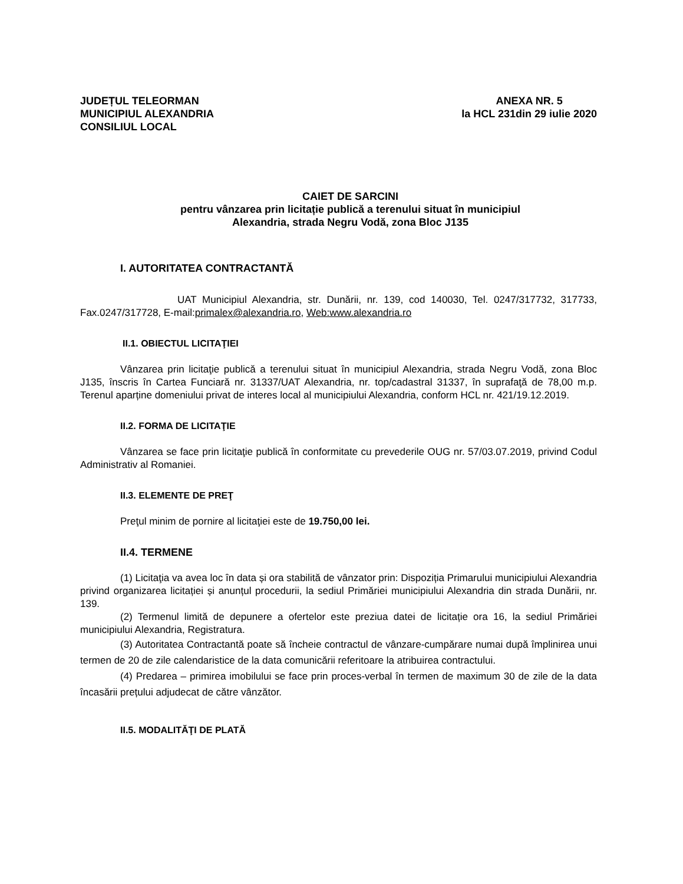JUDEȚUL TELEORMAN
MUNICIPIUL ALEXANDRIA
CONSILIUL LOCAL
ANEXA NR. 5
la HCL 231din 29 iulie 2020
CAIET DE SARCINI
pentru vânzarea prin licitație publică a terenului situat în municipiul
Alexandria, strada Negru Vodă, zona Bloc J135
I. AUTORITATEA CONTRACTANTĂ
UAT Municipiul Alexandria, str. Dunării, nr. 139, cod 140030, Tel. 0247/317732, 317733, Fax.0247/317728, E-mail:primalex@alexandria.ro, Web:www.alexandria.ro
II.1. OBIECTUL LICITAŢIEI
Vânzarea prin licitaţie publică a terenului situat în municipiul Alexandria, strada Negru Vodă, zona Bloc J135, înscris în Cartea Funciară nr. 31337/UAT Alexandria, nr. top/cadastral 31337, în suprafaţă de 78,00 m.p. Terenul aparține domeniului privat de interes local al municipiului Alexandria, conform HCL nr. 421/19.12.2019.
II.2. FORMA DE LICITAŢIE
Vânzarea se face prin licitaţie publică în conformitate cu prevederile OUG nr. 57/03.07.2019, privind Codul Administrativ al Romaniei.
II.3. ELEMENTE DE PREŢ
Preţul minim de pornire al licitaţiei este de 19.750,00 lei.
II.4. TERMENE
(1) Licitaţia va avea loc în data și ora stabilită de vânzator prin: Dispoziția Primarului municipiului Alexandria privind organizarea licitației și anunțul procedurii, la sediul Primăriei municipiului Alexandria din strada Dunării, nr. 139.
(2) Termenul limită de depunere a ofertelor este preziua datei de licitație ora 16, la sediul Primăriei municipiului Alexandria, Registratura.
(3) Autoritatea Contractantă poate să încheie contractul de vânzare-cumpărare numai după împlinirea unui termen de 20 de zile calendaristice de la data comunicării referitoare la atribuirea contractului.
(4) Predarea – primirea imobilului se face prin proces-verbal în termen de maximum 30 de zile de la data încasării prețului adjudecat de către vânzător.
II.5. MODALITĂŢI DE PLATĂ